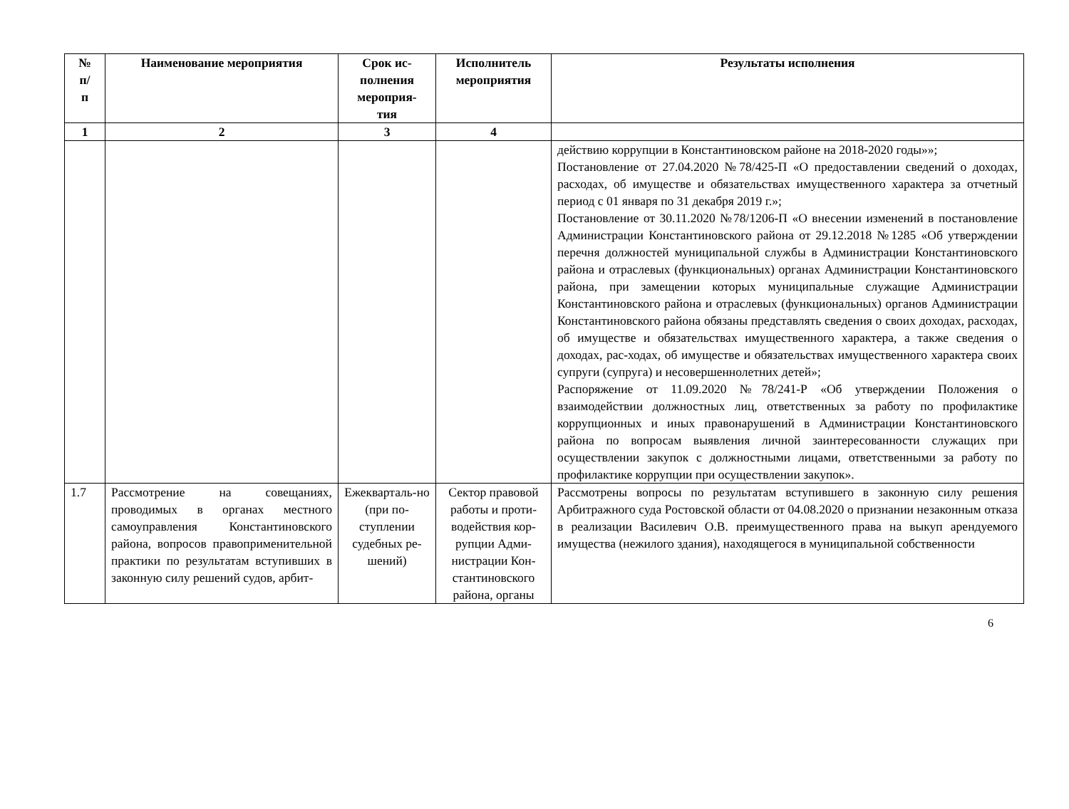| № п/ п | Наименование мероприятия | Срок ис- полнения мероприя- тия | Исполнитель мероприятия | Результаты исполнения |
| --- | --- | --- | --- | --- |
| 1 | 2 | 3 | 4 | |
| | | | | действию коррупции в Константиновском районе на 2018-2020 годы»»; Постановление от 27.04.2020 №78/425-П «О предоставлении сведений о доходах, расходах, об имуществе и обязательствах имущественного характера за отчетный период с 01 января по 31 декабря 2019 г.»; Постановление от 30.11.2020 №78/1206-П «О внесении изменений в постановление Администрации Константиновского района от 29.12.2018 №1285 «Об утверждении перечня должностей муниципальной службы в Администрации Константиновского района и отраслевых (функциональных) органах Администрации Константиновского района, при замещении которых муниципальные служащие Администрации Константиновского района и отраслевых (функциональных) органов Администрации Константиновского района обязаны представлять сведения о своих доходах, расходах, об имуществе и обязательствах имущественного характера, а также сведения о доходах, рас-ходах, об имуществе и обязательствах имущественного характера своих супруги (супруга) и несовершеннолетних детей»; Распоряжение от 11.09.2020 №78/241-Р «Об утверждении Положения о взаимодействии должностных лиц, ответственных за работу по профилактике коррупционных и иных правонарушений в Администрации Константиновского района по вопросам выявления личной заинтересованности служащих при осуществлении закупок с должностными лицами, ответственными за работу по профилактике коррупции при осуществлении закупок». |
| 1.7 | Рассмотрение на совещаниях, проводимых в органах местного самоуправления Константиновского района, вопросов правоприменительной практики по результатам вступивших в законную силу решений судов, арбит- | Ежекварталь-но (при по-ступлении судебных ре-шений) | Сектор правовой работы и проти-водействия кор-рупции Адми-нистрации Кон-стантиновского района, органы | Рассмотрены вопросы по результатам вступившего в законную силу решения Арбитражного суда Ростовской области от 04.08.2020 о признании незаконным отказа в реализации Василевич О.В. преимущественного права на выкуп арендуемого имущества (нежилого здания), находящегося в муниципальной собственности |
6